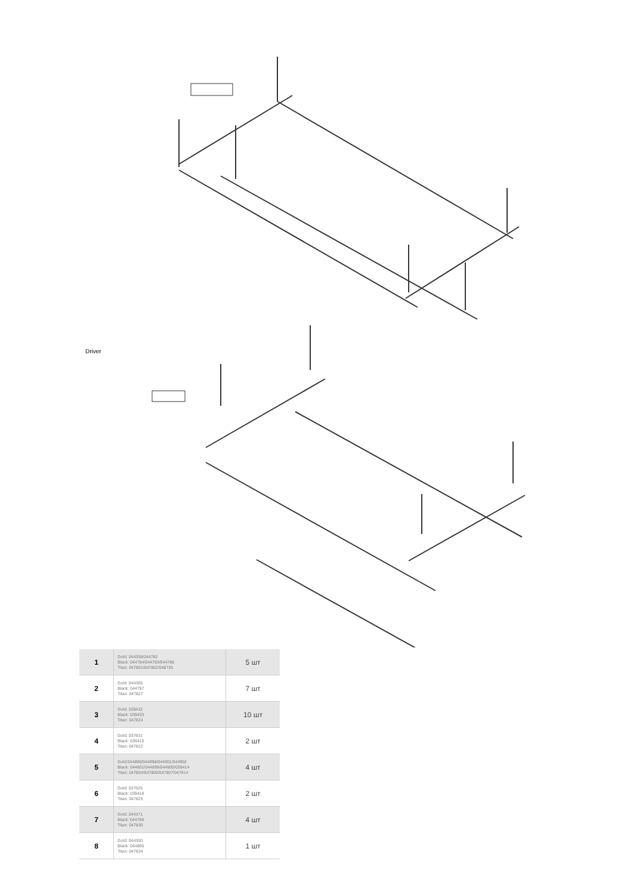Driver
| 1 | Gold: 044358/044782 Black: 044784/044783/044786 Titan: 047801/047802/048735 | 5 шт |
| 2 | Gold: 044366 Black: 044797 Titan: 047827 | 7 шт |
| 3 | Gold: 039432 Black: 039433 Titan: 047824 | 10 шт |
| 4 | Gold: 037631 Black: 039415 Titan: 047822 | 2 шт |
| 5 | Gold:044896/044898/044901/044902 Black: 044801/044899/044900/039414 Titan: 047804/047805/047807/047814 | 4 шт |
| 6 | Gold: 037625 Black: 039418 Titan: 047825 | 2 шт |
| 7 | Gold: 044371 Black: 044789 Titan: 047830 | 4 шт |
| 8 | Gold: 044300 Black: 044806 Titan: 047834 | 1 шт |